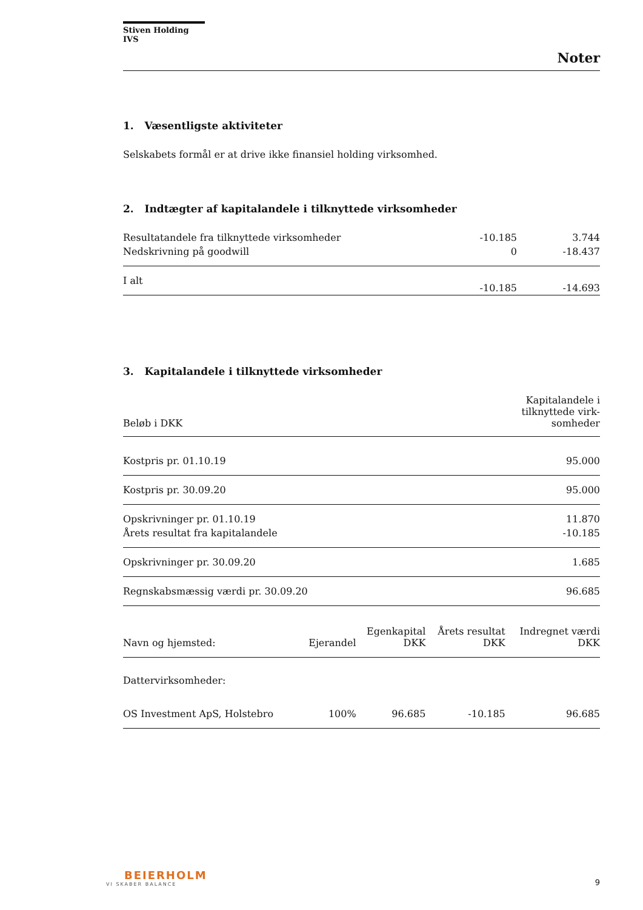Stiven Holding IVS
Noter
1. Væsentligste aktiviteter
Selskabets formål er at drive ikke finansiel holding virksomhed.
2. Indtægter af kapitalandele i tilknyttede virksomheder
| Resultatandele fra tilknyttede virksomheder | -10.185 | 3.744 |
| Nedskrivning på goodwill | 0 | -18.437 |
| I alt | -10.185 | -14.693 |
3. Kapitalandele i tilknyttede virksomheder
| Beløb i DKK | Kapitalandele i tilknyttede virk- somheder |
| --- | --- |
| Kostpris pr. 01.10.19 | 95.000 |
| Kostpris pr. 30.09.20 | 95.000 |
| Opskrivninger pr. 01.10.19 | 11.870 |
| Årets resultat fra kapitalandele | -10.185 |
| Opskrivninger pr. 30.09.20 | 1.685 |
| Regnskabsmæssig værdi pr. 30.09.20 | 96.685 |
| Navn og hjemsted: | Ejerandel | Egenkapital DKK | Årets resultat DKK | Indregnet værdi DKK |
| --- | --- | --- | --- | --- |
| Dattervirksomheder: | | | | |
| OS Investment ApS, Holstebro | 100% | 96.685 | -10.185 | 96.685 |
BEIERHOLM
VI SKABER BALANCE
9